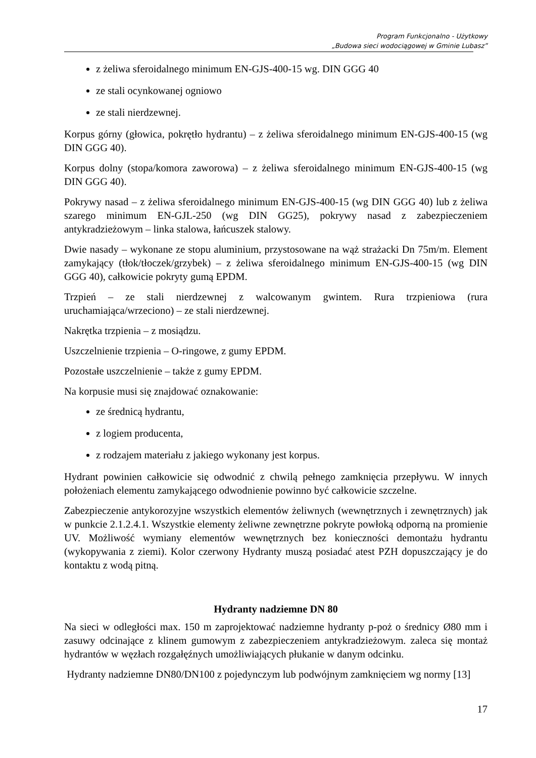Program Funkcjonalno - Użytkowy
„Budowa sieci wodociągowej w Gminie Lubasz”
z żeliwa sferoidalnego minimum EN-GJS-400-15 wg. DIN GGG 40
ze stali ocynkowanej ogniowo
ze stali nierdzewnej.
Korpus górny (głowica, pokrętło hydrantu) – z żeliwa sferoidalnego minimum EN-GJS-400-15 (wg DIN GGG 40).
Korpus dolny (stopa/komora zaworowa) – z żeliwa sferoidalnego minimum EN-GJS-400-15 (wg DIN GGG 40).
Pokrywy nasad – z żeliwa sferoidalnego minimum EN-GJS-400-15 (wg DIN GGG 40) lub z żeliwa szarego minimum EN-GJL-250 (wg DIN GG25), pokrywy nasad z zabezpieczeniem antykradzieżowym – linka stalowa, łańcuszek stalowy.
Dwie nasady – wykonane ze stopu aluminium, przystosowane na wąż strażacki Dn 75m/m. Element zamykający (tłok/tłoczek/grzybek) – z żeliwa sferoidalnego minimum EN-GJS-400-15 (wg DIN GGG 40), całkowicie pokryty gumą EPDM.
Trzpień – ze stali nierdzewnej z walcowanym gwintem. Rura trzpieniowa (rura uruchamiająca/wrzeciono) – ze stali nierdzewnej.
Nakrętka trzpienia – z mosiądzu.
Uszczelnienie trzpienia – O-ringowe, z gumy EPDM.
Pozostałe uszczelnienie – także z gumy EPDM.
Na korpusie musi się znajdować oznakowanie:
ze średnicą hydrantu,
z logiem producenta,
z rodzajem materiału z jakiego wykonany jest korpus.
Hydrant powinien całkowicie się odwodnić z chwilą pełnego zamknięcia przepływu. W innych położeniach elementu zamykającego odwodnienie powinno być całkowicie szczelne.
Zabezpieczenie antykorozyjne wszystkich elementów żeliwnych (wewnętrznych i zewnętrznych) jak w punkcie 2.1.2.4.1. Wszystkie elementy żeliwne zewnętrzne pokryte powłoką odporną na promienie UV. Możliwość wymiany elementów wewnętrznych bez konieczności demontażu hydrantu (wykopywania z ziemi). Kolor czerwony Hydranty muszą posiadać atest PZH dopuszczający je do kontaktu z wodą pitną.
Hydranty nadziemne DN 80
Na sieci w odległości max. 150 m zaprojektować nadziemne hydranty p-poż o średnicy Ø80 mm i zasuwy odcinające z klinem gumowym z zabezpieczeniem antykradzieżowym. zaleca się montaż hydrantów w węzłach rozgałęźnych umożliwiających płukanie w danym odcinku.
Hydranty nadziemne DN80/DN100 z pojedynczym lub podwójnym zamknięciem wg normy [13]
17